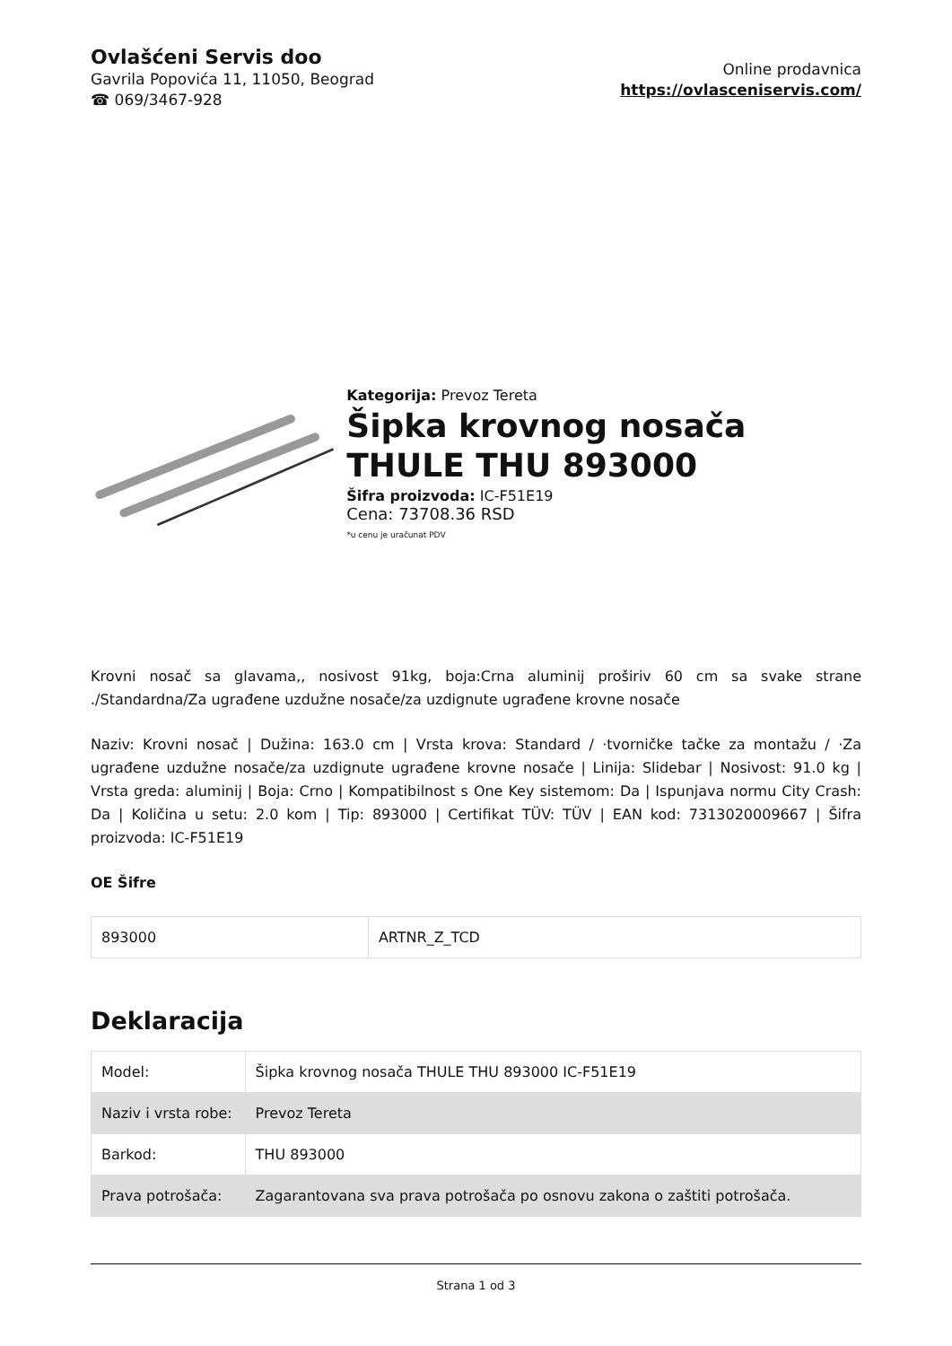Ovlašćeni Servis doo
Gavrila Popovića 11, 11050, Beograd
☎ 069/3467-928
Online prodavnica
https://ovlasceniservis.com/
Kategorija: Prevoz Tereta
Šipka krovnog nosača THULE THU 893000
Šifra proizvoda: IC-F51E19
Cena: 73708.36 RSD
*u cenu je uračunat PDV
Krovni nosač sa glavama,, nosivost 91kg, boja:Crna aluminij proširiv 60 cm sa svake strane ./Standardna/Za ugrađene uzdužne nosače/za uzdignute ugrađene krovne nosače
Naziv: Krovni nosač | Dužina: 163.0 cm | Vrsta krova: Standard / ·tvorničke tačke za montažu / ·Za ugrađene uzdužne nosače/za uzdignute ugrađene krovne nosače | Linija: Slidebar | Nosivost: 91.0 kg | Vrsta greda: aluminij | Boja: Crno | Kompatibilnost s One Key sistemom: Da | Ispunjava normu City Crash: Da | Količina u setu: 2.0 kom | Tip: 893000 | Certifikat TÜV: TÜV | EAN kod: 7313020009667 | Šifra proizvoda: IC-F51E19
OE Šifre
| 893000 | ARTNR_Z_TCD |
Deklaracija
| Model: | Šipka krovnog nosača THULE THU 893000 IC-F51E19 |
| Naziv i vrsta robe: | Prevoz Tereta |
| Barkod: | THU 893000 |
| Prava potrošača: | Zagarantovana sva prava potrošača po osnovu zakona o zaštiti potrošača. |
Strana 1 od 3